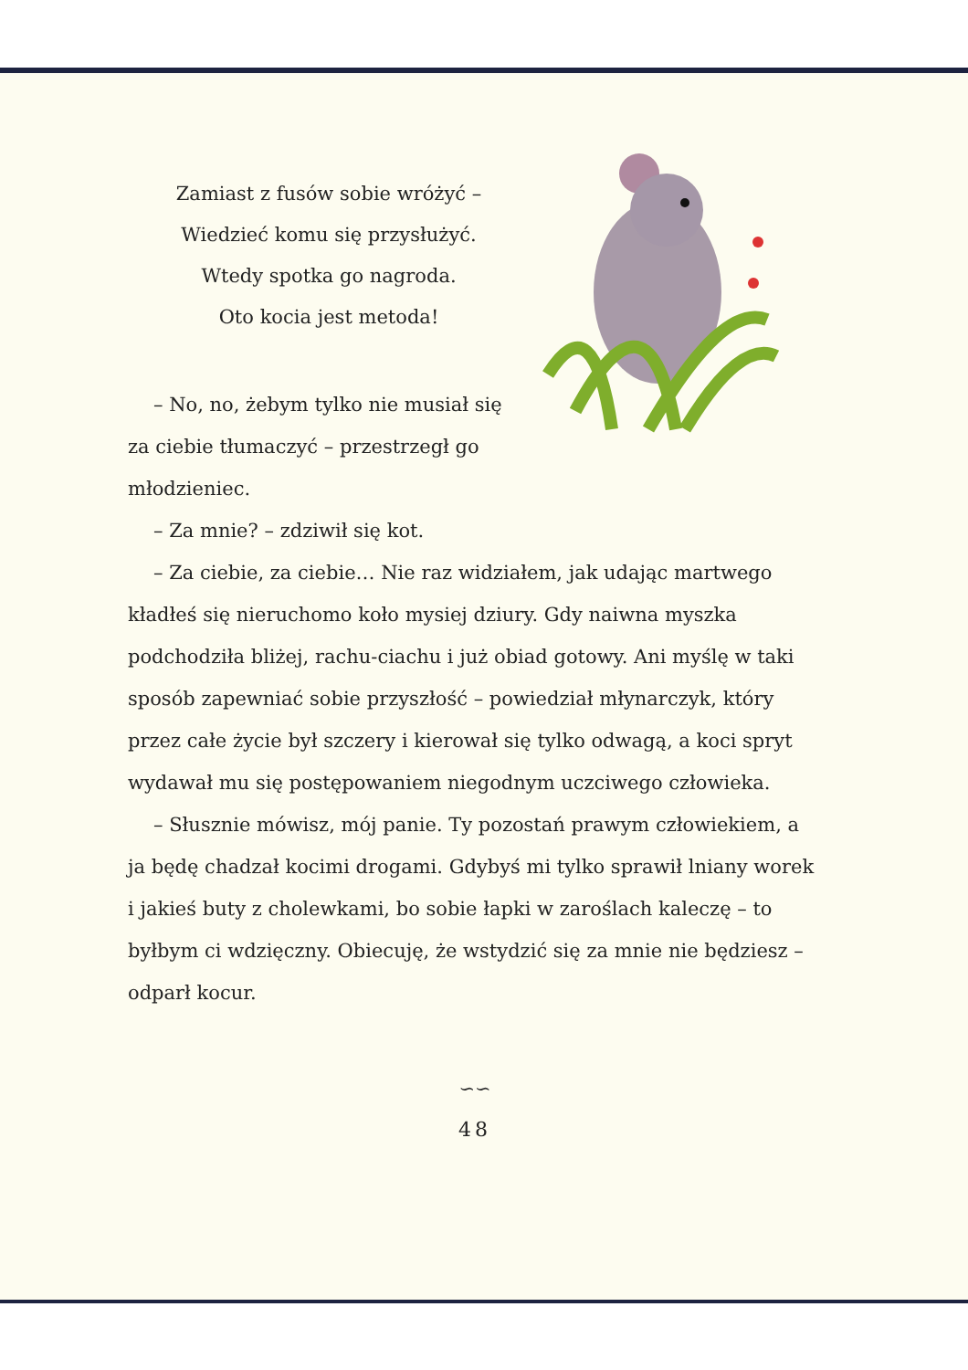Zamiast z fusów sobie wróżyć –
Wiedzieć komu się przysłużyć.
Wtedy spotka go nagroda.
Oto kocia jest metoda!
– No, no, żebym tylko nie musiał się za ciebie tłumaczyć – przestrzegł go młodzieniec.
– Za mnie? – zdziwił się kot.
– Za ciebie, za ciebie… Nie raz widziałem, jak udając martwego kładłeś się nieruchomo koło mysiej dziury. Gdy naiwna myszka podchodziła bliżej, rachu-ciachu i już obiad gotowy. Ani myślę w taki sposób zapewniać sobie przyszłość – powiedział młynarczyk, który przez całe życie był szczery i kierował się tylko odwagą, a koci spryt wydawał mu się postępowaniem niegodnym uczciwego człowieka.
– Słusznie mówisz, mój panie. Ty pozostań prawym człowiekiem, a ja będę chadzał kocimi drogami. Gdybyś mi tylko sprawił lniany worek i jakieś buty z cholewkami, bo sobie łapki w zaroślach kaleczę – to byłbym ci wdzięczny. Obiecuję, że wstydzić się za mnie nie będziesz – odparł kocur.
∽∽
48